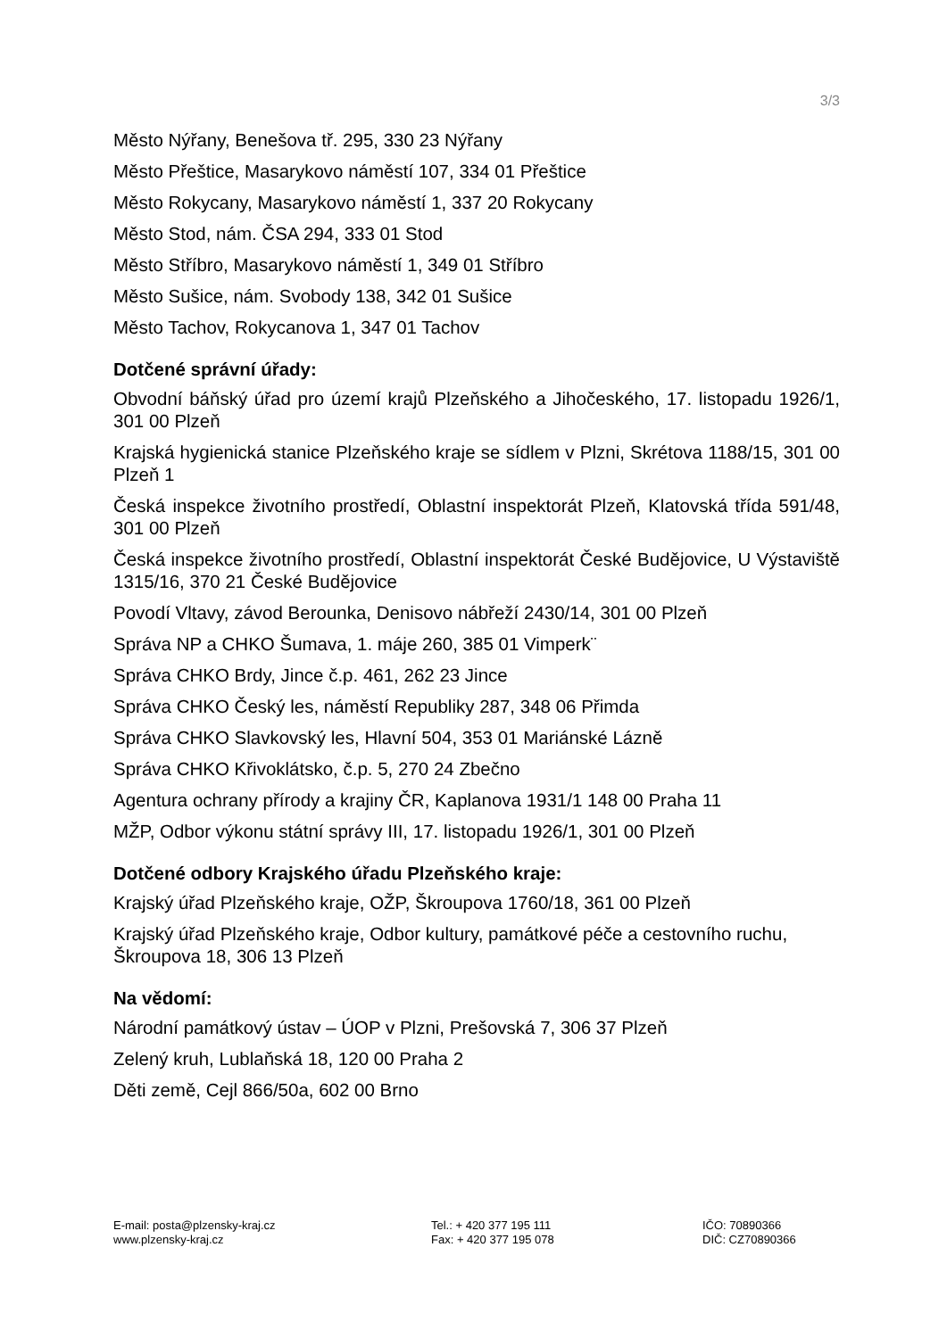3/3
Město Nýřany, Benešova tř. 295, 330 23 Nýřany
Město Přeštice, Masarykovo náměstí 107, 334 01 Přeštice
Město Rokycany, Masarykovo náměstí 1, 337 20 Rokycany
Město Stod, nám. ČSA 294, 333 01 Stod
Město Stříbro, Masarykovo náměstí 1, 349 01 Stříbro
Město Sušice, nám. Svobody 138, 342 01 Sušice
Město Tachov, Rokycanova 1, 347 01 Tachov
Dotčené správní úřady:
Obvodní báňský úřad pro území krajů Plzeňského a Jihočeského, 17. listopadu 1926/1, 301 00 Plzeň
Krajská hygienická stanice Plzeňského kraje se sídlem v Plzni, Skrétova 1188/15, 301 00 Plzeň 1
Česká inspekce životního prostředí, Oblastní inspektorát Plzeň, Klatovská třída 591/48, 301 00 Plzeň
Česká inspekce životního prostředí, Oblastní inspektorát České Budějovice, U Výstaviště 1315/16, 370 21 České Budějovice
Povodí Vltavy, závod Berounka, Denisovo nábřeží 2430/14, 301 00 Plzeň
Správa NP a CHKO Šumava, 1. máje 260, 385 01 Vimperk¨
Správa CHKO Brdy, Jince č.p. 461, 262 23 Jince
Správa CHKO Český les, náměstí Republiky 287, 348 06 Přimda
Správa CHKO Slavkovský les, Hlavní 504, 353 01 Mariánské Lázně
Správa CHKO Křivoklátsko, č.p. 5, 270 24 Zbečno
Agentura ochrany přírody a krajiny ČR, Kaplanova 1931/1 148 00 Praha 11
MŽP, Odbor výkonu státní správy III, 17. listopadu 1926/1, 301 00 Plzeň
Dotčené odbory Krajského úřadu Plzeňského kraje:
Krajský úřad Plzeňského kraje, OŽP, Škroupova 1760/18, 361 00 Plzeň
Krajský úřad Plzeňského kraje, Odbor kultury, památkové péče a cestovního ruchu, Škroupova 18, 306 13 Plzeň
Na vědomí:
Národní památkový ústav – ÚOP v Plzni, Prešovská 7, 306 37 Plzeň
Zelený kruh, Lublaňská 18, 120 00 Praha 2
Děti země, Cejl 866/50a, 602 00 Brno
E-mail: posta@plzensky-kraj.cz
www.plzensky-kraj.cz
Tel.: + 420 377 195 111
Fax: + 420 377 195 078
IČO: 70890366
DIČ: CZ70890366